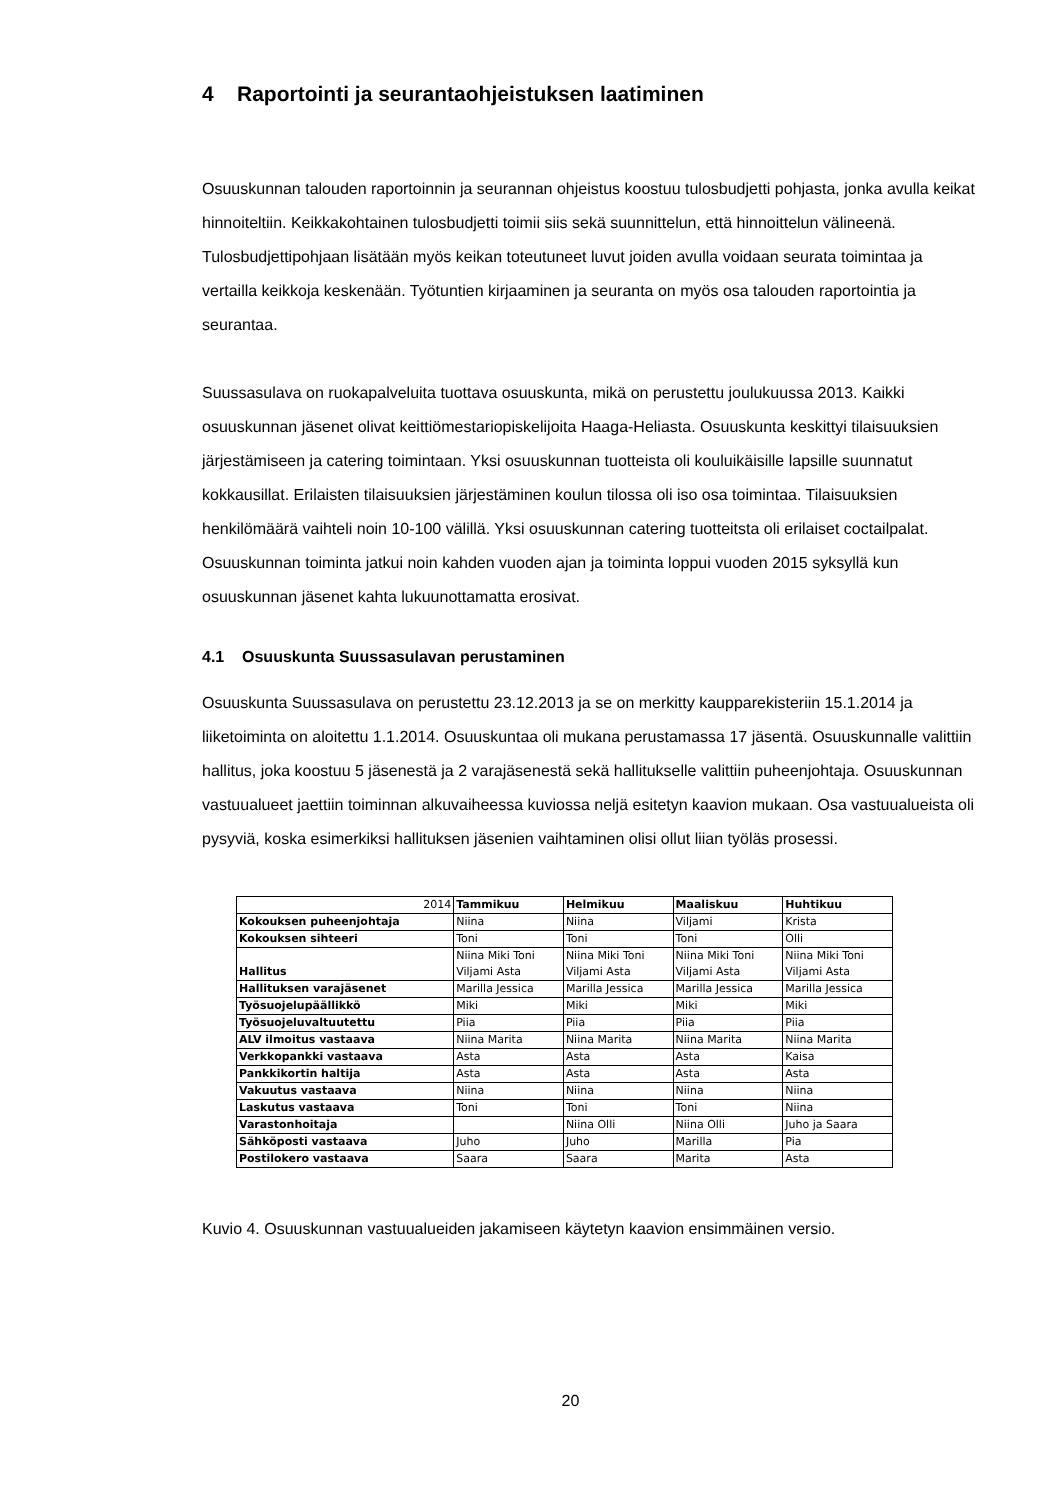4 Raportointi ja seurantaohjeistuksen laatiminen
Osuuskunnan talouden raportoinnin ja seurannan ohjeistus koostuu tulosbudjetti pohjasta, jonka avulla keikat hinnoiteltiin. Keikkakohtainen tulosbudjetti toimii siis sekä suunnittelun, että hinnoittelun välineenä. Tulosbudjettipohjaan lisätään myös keikan toteutuneet luvut joiden avulla voidaan seurata toimintaa ja vertailla keikkoja keskenään. Työtuntien kirjaaminen ja seuranta on myös osa talouden raportointia ja seurantaa.
Suussasulava on ruokapalveluita tuottava osuuskunta, mikä on perustettu joulukuussa 2013. Kaikki osuuskunnan jäsenet olivat keittiömestariopiskelijoita Haaga-Heliasta. Osuuskunta keskittyi tilaisuuksien järjestämiseen ja catering toimintaan. Yksi osuuskunnan tuotteista oli kouluikäisille lapsille suunnatut kokkausillat. Erilaisten tilaisuuksien järjestäminen koulun tilossa oli iso osa toimintaa. Tilaisuuksien henkilömäärä vaihteli noin 10-100 välillä. Yksi osuuskunnan catering tuotteitsta oli erilaiset coctailpalat. Osuuskunnan toiminta jatkui noin kahden vuoden ajan ja toiminta loppui vuoden 2015 syksyllä kun osuuskunnan jäsenet kahta lukuunottamatta erosivat.
4.1 Osuuskunta Suussasulavan perustaminen
Osuuskunta Suussasulava on perustettu 23.12.2013 ja se on merkitty kaupparekisteriin 15.1.2014 ja liiketoiminta on aloitettu 1.1.2014. Osuuskuntaa oli mukana perustamassa 17 jäsentä. Osuuskunnalle valittiin hallitus, joka koostuu 5 jäsenestä ja 2 varajäsenestä sekä hallitukselle valittiin puheenjohtaja. Osuuskunnan vastuualueet jaettiin toiminnan alkuvaiheessa kuviossa neljä esitetyn kaavion mukaan. Osa vastuualueista oli pysyviä, koska esimerkiksi hallituksen jäsenien vaihtaminen olisi ollut liian työläs prosessi.
| 2014 | Tammikuu | Helmikuu | Maaliskuu | Huhtikuu |
| Kokouksen puheenjohtaja | Niina | Niina | Viljami | Krista |
| Kokouksen sihteeri | Toni | Toni | Toni | Olli |
| Hallitus | Niina Miki Toni Viljami Asta | Niina Miki Toni Viljami Asta | Niina Miki Toni Viljami Asta | Niina Miki Toni Viljami Asta |
| Hallituksen varajäsenet | Marilla Jessica | Marilla Jessica | Marilla Jessica | Marilla Jessica |
| Työsuojelupäällikkö | Miki | Miki | Miki | Miki |
| Työsuojeluvaltuutettu | Piia | Piia | Piia | Piia |
| ALV ilmoitus vastaava | Niina Marita | Niina Marita | Niina Marita | Niina Marita |
| Verkkopankki vastaava | Asta | Asta | Asta | Kaisa |
| Pankkikortin haltija | Asta | Asta | Asta | Asta |
| Vakuutus vastaava | Niina | Niina | Niina | Niina |
| Laskutus vastaava | Toni | Toni | Toni | Niina |
| Varastonhoitaja | | Niina Olli | Niina Olli | Juho ja Saara |
| Sähköposti vastaava | Juho | Juho | Marilla | Pia |
| Postilokero vastaava | Saara | Saara | Marita | Asta |
Kuvio 4. Osuuskunnan vastuualueiden jakamiseen käytetyn kaavion ensimmäinen versio.
20